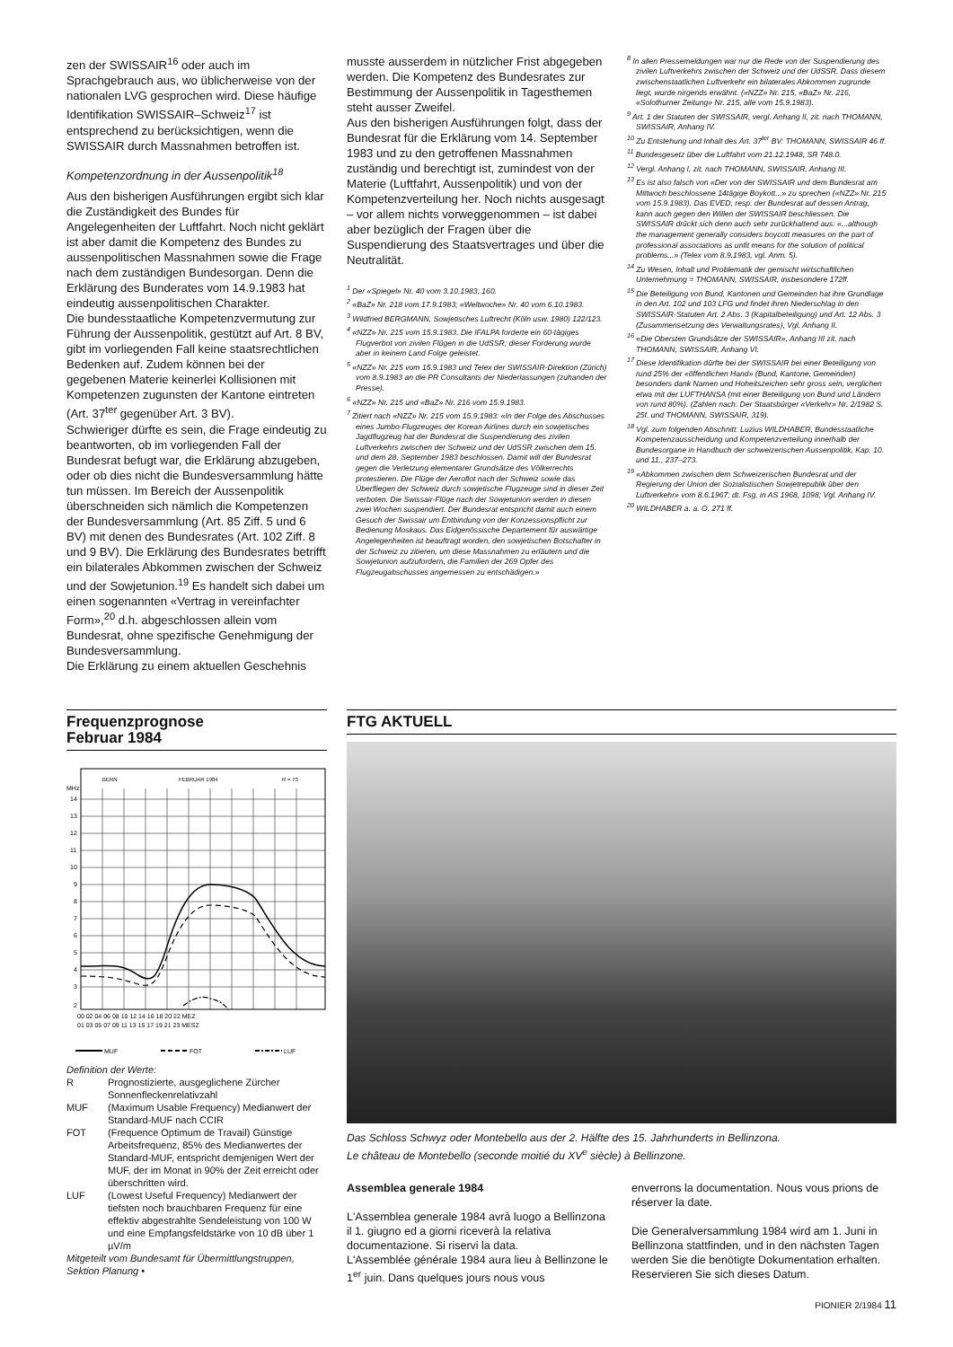zen der SWISSAIR<sup>16</sup> oder auch im Sprachgebrauch aus, wo üblicherweise von der nationalen LVG gesprochen wird. Diese häufige Identifikation SWISSAIR–Schweiz<sup>17</sup> ist entsprechend zu berücksichtigen, wenn die SWISSAIR durch Massnahmen betroffen ist.
Kompetenzordnung in der Aussenpolitik<sup>18</sup>
Aus den bisherigen Ausführungen ergibt sich klar die Zuständigkeit des Bundes für Angelegenheiten der Luftfahrt. Noch nicht geklärt ist aber damit die Kompetenz des Bundes zu aussenpolitischen Massnahmen sowie die Frage nach dem zuständigen Bundesorgan. Denn die Erklärung des Bunderates vom 14.9.1983 hat eindeutig aussenpolitischen Charakter.
Die bundesstaatliche Kompetenzvermutung zur Führung der Aussenpolitik, gestützt auf Art. 8 BV, gibt im vorliegenden Fall keine staatsrechtlichen Bedenken auf. Zudem können bei der gegebenen Materie keinerlei Kollisionen mit Kompetenzen zugunsten der Kantone eintreten (Art. 37<sup>ter</sup> gegenüber Art. 3 BV).
Schwieriger dürfte es sein, die Frage eindeutig zu beantworten, ob im vorliegenden Fall der Bundesrat befugt war, die Erklärung abzugeben, oder ob dies nicht die Bundesversammlung hätte tun müssen. Im Bereich der Aussenpolitik überschneiden sich nämlich die Kompetenzen der Bundesversammlung (Art. 85 Ziff. 5 und 6 BV) mit denen des Bundesrates (Art. 102 Ziff. 8 und 9 BV). Die Erklärung des Bundesrates betrifft ein bilaterales Abkommen zwischen der Schweiz und der Sowjetunion.<sup>19</sup> Es handelt sich dabei um einen sogenannten «Vertrag in vereinfachter Form»,<sup>20</sup> d.h. abgeschlossen allein vom Bundesrat, ohne spezifische Genehmigung der Bundesversammlung.
Die Erklärung zu einem aktuellen Geschehnis
musste ausserdem in nützlicher Frist abgegeben werden. Die Kompetenz des Bundesrates zur Bestimmung der Aussenpolitik in Tagesthemen steht ausser Zweifel.
Aus den bisherigen Ausführungen folgt, dass der Bundesrat für die Erklärung vom 14. September 1983 und zu den getroffenen Massnahmen zuständig und berechtigt ist, zumindest von der Materie (Luftfahrt, Aussenpolitik) und von der Kompetenzverteilung her. Noch nichts ausgesagt – vor allem nichts vorweggenommen – ist dabei aber bezüglich der Fragen über die Suspendierung des Staatsvertrages und über die Neutralität.
<sup>1</sup> Der «Spiegel» Nr. 40 vom 3.10.1983, 160.
<sup>2</sup> «BaZ» Nr. 218 vom 17.9.1983; «Weltwoche» Nr. 40 vom 6.10.1983.
<sup>3</sup> Wildfried BERGMANN, Sowjetisches Luftrecht (Köln usw. 1980) 122/123.
<sup>4</sup> «NZZ» Nr. 215 vom 15.9.1983. Die IFALPA forderte ein 60-tägiges Flugverbot von zivilen Flügen in die UdSSR; dieser Forderung wurde aber in keinem Land Folge geleistet.
<sup>5</sup> «NZZ» Nr. 215 vom 15.9.1983 und Telex der SWISSAIR-Direktion (Zürich) vom 8.9.1983 an die PR Consultants der Niederlassungen (zuhanden der Presse).
<sup>6</sup> «NZZ» Nr. 215 und «BaZ» Nr. 216 vom 15.9.1983.
<sup>7</sup> Zitiert nach «NZZ» Nr. 215 vom 15.9.1983: «In der Folge des Abschusses eines Jumbo-Flugzeuges der Korean Airlines durch ein sowjetisches Jagdflugzeug hat der Bundesrat die Suspendierung des zivilen Luftverkehrs zwischen der Schweiz und der UdSSR zwischen dem 15. und dem 28. September 1983 beschlossen. Damit will der Bundesrat gegen die Verletzung elementarer Grundsätze des Völkerrechts protestieren. Die Flüge der Aeroflot nach der Schweiz sowie das Überfliegen der Schweiz durch sowjetische Flugzeuge sind in dieser Zeit verboten. Die Swissair-Flüge nach der Sowjetunion werden in diesen zwei Wochen suspendiert. Der Bundesrat entspricht damit auch einem Gesuch der Swissair um Entbindung von der Konzessionspflicht zur Bedienung Moskaus. Das Eidgenössische Departement für auswärtige Angelegenheiten ist beauftragt worden, den sowjetischen Botschafter in der Schweiz zu zitieren, um diese Massnahmen zu erläutern und die Sowjetunion aufzufordern, die Familien der 269 Opfer des Flugzeugabschusses angemessen zu entschädigen.»
<sup>8</sup> In allen Pressemeldungen war nur die Rede von der Suspendierung des zivilen Luftverkehrs zwischen der Schweiz und der UdSSR. Dass diesem zwischenstaatlichen Luftverkehr ein bilaterales Abkommen zugrunde liegt, wurde nirgends erwähnt. («NZZ» Nr. 215, «BaZ» Nr. 216, «Solothurner Zeitung» Nr. 215, alle vom 15.9.1983).
<sup>9</sup> Art. 1 der Statuten der SWISSAIR, vergl. Anhang II, zit. nach THOMANN, SWISSAIR, Anhang IV.
<sup>10</sup> Zu Entstehung und Inhalt des Art. 37<sup>ter</sup> BV: THOMANN, SWISSAIR 46 ff.
<sup>11</sup> Bundesgesetz über die Luftfahrt vom 21.12.1948, SR 748.0.
<sup>12</sup> Vergl. Anhang I, zit. nach THOMANN, SWISSAIR, Anhang III.
<sup>13</sup> Es ist also falsch von «Der von der SWISSAIR und dem Bundesrat am Mittwoch beschlossene 14tägige Boykott...» zu sprechen («NZZ» Nr. 215 vom 15.9.1983). Das EVED, resp. der Bundesrat auf dessen Antrag, kann auch gegen den Willen der SWISSAIR beschliessen. Die SWISSAIR drückt sich denn auch sehr zurückhaltend aus: «...although the management generally considers boycott measures on the part of professional associations as unfit means for the solution of political problems...» (Telex vom 8.9.1983, vgl. Anm. 5).
<sup>14</sup> Zu Wesen, Inhalt und Problematik der gemischt wirtschaftlichen Unternehmung = THOMANN, SWISSAIR, insbesondere 172ff.
<sup>15</sup> Die Beteiligung von Bund, Kantonen und Gemeinden hat ihre Grundlage in den Art. 102 und 103 LFG und findet ihren Niederschlag in den SWISSAIR-Statuten Art. 2 Abs. 3 (Kapitalbeteiligung) und Art. 12 Abs. 3 (Zusammensetzung des Verwaltungsrates), Vgl. Anhang II.
<sup>16</sup> «Die Obersten Grundsätze der SWISSAIR», Anhang III zit. nach THOMANN, SWISSAIR, Anhang VI.
<sup>17</sup> Diese Identifikation dürfte bei der SWISSAIR bei einer Beteiligung von rund 25% der «öffentlichen Hand» (Bund, Kantone, Gemeinden) besonders dank Namen und Hoheitszeichen sehr gross sein, verglichen etwa mit der LUFTHANSA (mit einer Beteiligung von Bund und Ländern von rund 80%). (Zahlen nach: Der Staatsbürger «Verkehr» Nr. 2/1982 S. 25f. und THOMANN, SWISSAIR, 319).
<sup>18</sup> Vgl. zum folgenden Abschnitt: Luzius WILDHABER, Bundesstaatliche Kompetenzausscheidung und Kompetenzverteilung innerhalb der Bundesorgane in Handbuch der schweizerischen Aussenpolitik, Kap. 10. und 11., 237–273.
<sup>19</sup> «Abkommen zwischen dem Schweizerischen Bundesrat und der Regierung der Union der Sozialistischen Sowjetrepublik über den Luftverkehr» vom 8.6.1967; dt. Fsg. in AS 1968, 1098; Vgl. Anhang IV.
<sup>20</sup> WILDHABER a. a. O. 271 ff.
Frequenzprognose
Februar 1984
BERN
FEBRUAR 1984
R = 73
MHz
14
13
12
11
10
9
8
7
6
5
4
3
2
00 02 04 06 08 10 12 14 16 18 20 22 MEZ
01 03 05 07 09 11 13 15 17 19 21 23 MESZ
MUF
FOT
LUF
Definition der Werte:
| R | Prognostizierte, ausgeglichene Zürcher Sonnenfleckenrelativzahl |
| MUF | (Maximum Usable Frequency) Medianwert der Standard-MUF nach CCIR |
| FOT | (Frequence Optimum de Travail) Günstige Arbeitsfrequenz, 85% des Medianwertes der Standard-MUF, entspricht demjenigen Wert der MUF, der im Monat in 90% der Zeit erreicht oder überschritten wird. |
| LUF | (Lowest Useful Frequency) Medianwert der tiefsten noch brauchbaren Frequenz für eine effektiv abgestrahlte Sendeleistung von 100 W und eine Empfangsfeldstärke von 10 dB über 1 µV/m |
Mitgeteilt vom Bundesamt für Übermittlungstruppen, Sektion Planung •
FTG AKTUELL
Das Schloss Schwyz oder Montebello aus der 2. Hälfte des 15. Jahrhunderts in Bellinzona.
Le château de Montebello (seconde moitié du XV<sup>e</sup> siècle) à Bellinzone.
Assemblea generale 1984
L'Assemblea generale 1984 avrà luogo a Bellinzona il 1. giugno ed a giorni riceverà la relativa documentazione. Si riservi la data.
L'Assemblée générale 1984 aura lieu à Bellinzone le 1<sup>er</sup> juin. Dans quelques jours nous vous
enverrons la documentation. Nous vous prions de réserver la date.
Die Generalversammlung 1984 wird am 1. Juni in Bellinzona stattfinden, und in den nächsten Tagen werden Sie die benötigte Dokumentation erhalten. Reservieren Sie sich dieses Datum.
PIONIER 2/1984 11